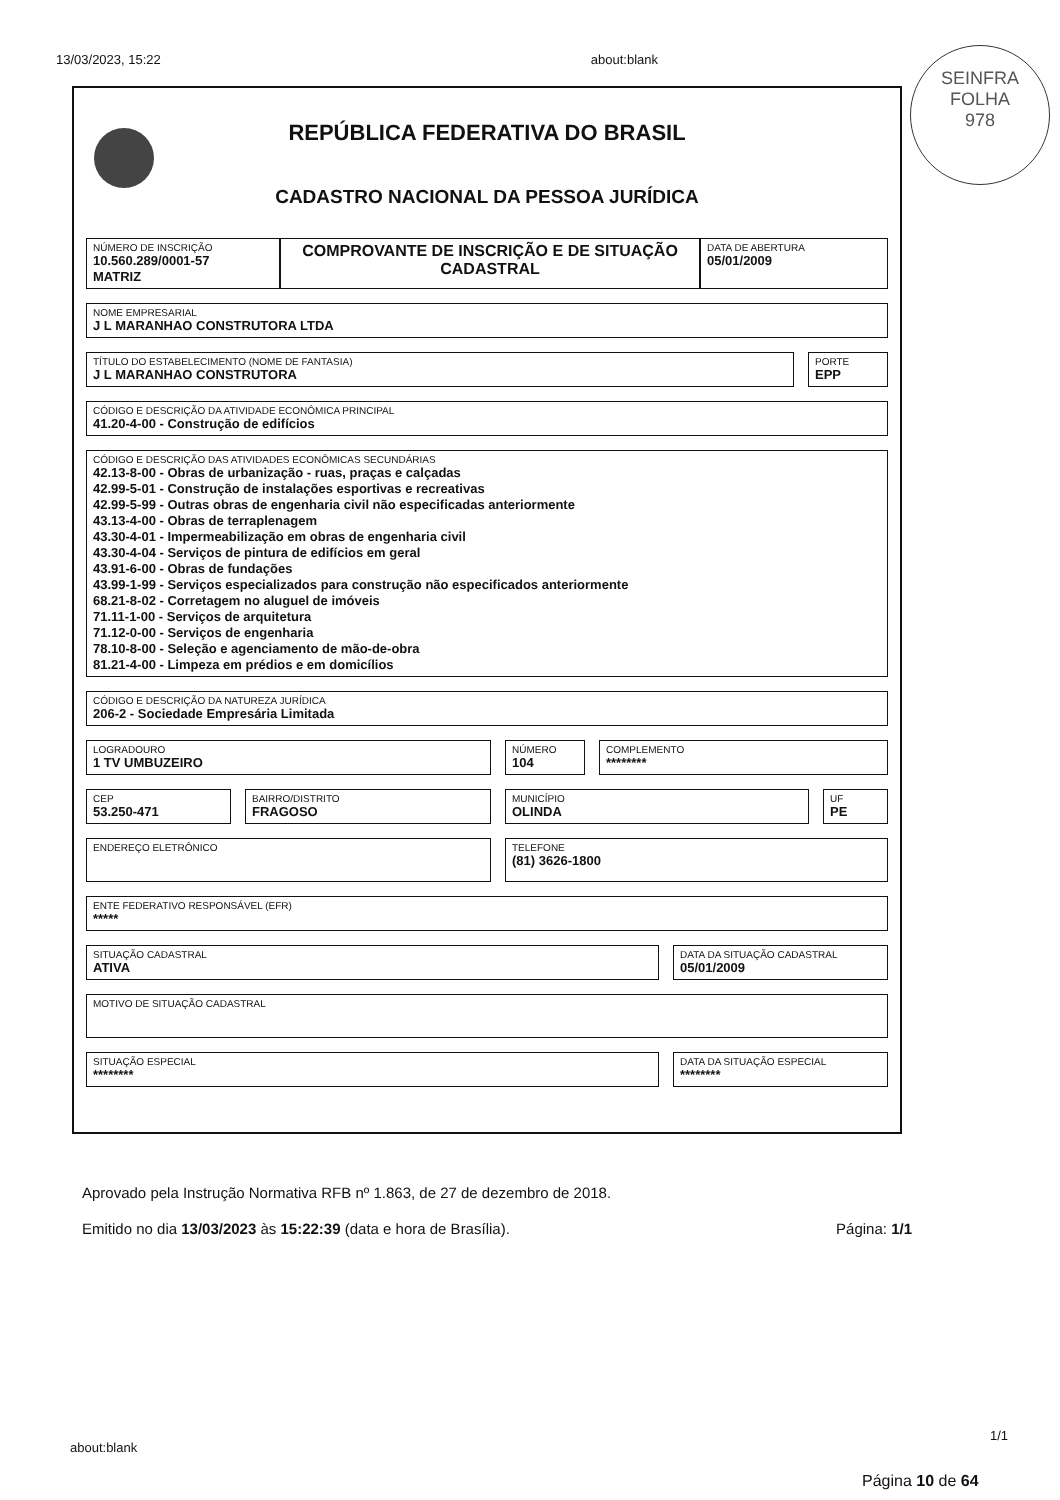13/03/2023, 15:22 about:blank
SEINFRA
FOLHA
978
REPÚBLICA FEDERATIVA DO BRASIL
CADASTRO NACIONAL DA PESSOA JURÍDICA
NÚMERO DE INSCRIÇÃO
10.560.289/0001-57
MATRIZ
COMPROVANTE DE INSCRIÇÃO E DE SITUAÇÃO CADASTRAL
DATA DE ABERTURA
05/01/2009
NOME EMPRESARIAL
J L MARANHAO CONSTRUTORA LTDA
TÍTULO DO ESTABELECIMENTO (NOME DE FANTASIA)
J L MARANHAO CONSTRUTORA
PORTE
EPP
CÓDIGO E DESCRIÇÃO DA ATIVIDADE ECONÔMICA PRINCIPAL
41.20-4-00 - Construção de edifícios
CÓDIGO E DESCRIÇÃO DAS ATIVIDADES ECONÔMICAS SECUNDÁRIAS
42.13-8-00 - Obras de urbanização - ruas, praças e calçadas
42.99-5-01 - Construção de instalações esportivas e recreativas
42.99-5-99 - Outras obras de engenharia civil não especificadas anteriormente
43.13-4-00 - Obras de terraplenagem
43.30-4-01 - Impermeabilização em obras de engenharia civil
43.30-4-04 - Serviços de pintura de edifícios em geral
43.91-6-00 - Obras de fundações
43.99-1-99 - Serviços especializados para construção não especificados anteriormente
68.21-8-02 - Corretagem no aluguel de imóveis
71.11-1-00 - Serviços de arquitetura
71.12-0-00 - Serviços de engenharia
78.10-8-00 - Seleção e agenciamento de mão-de-obra
81.21-4-00 - Limpeza em prédios e em domicílios
CÓDIGO E DESCRIÇÃO DA NATUREZA JURÍDICA
206-2 - Sociedade Empresária Limitada
LOGRADOURO
1 TV UMBUZEIRO
NÚMERO
104
COMPLEMENTO
********
CEP
53.250-471
BAIRRO/DISTRITO
FRAGOSO
MUNICÍPIO
OLINDA
UF
PE
ENDEREÇO ELETRÔNICO
TELEFONE
(81) 3626-1800
ENTE FEDERATIVO RESPONSÁVEL (EFR)
*****
SITUAÇÃO CADASTRAL
ATIVA
DATA DA SITUAÇÃO CADASTRAL
05/01/2009
MOTIVO DE SITUAÇÃO CADASTRAL
SITUAÇÃO ESPECIAL
********
DATA DA SITUAÇÃO ESPECIAL
********
Aprovado pela Instrução Normativa RFB nº 1.863, de 27 de dezembro de 2018.
Emitido no dia 13/03/2023 às 15:22:39 (data e hora de Brasília). Página: 1/1
about:blank
1/1
Página 10 de 64